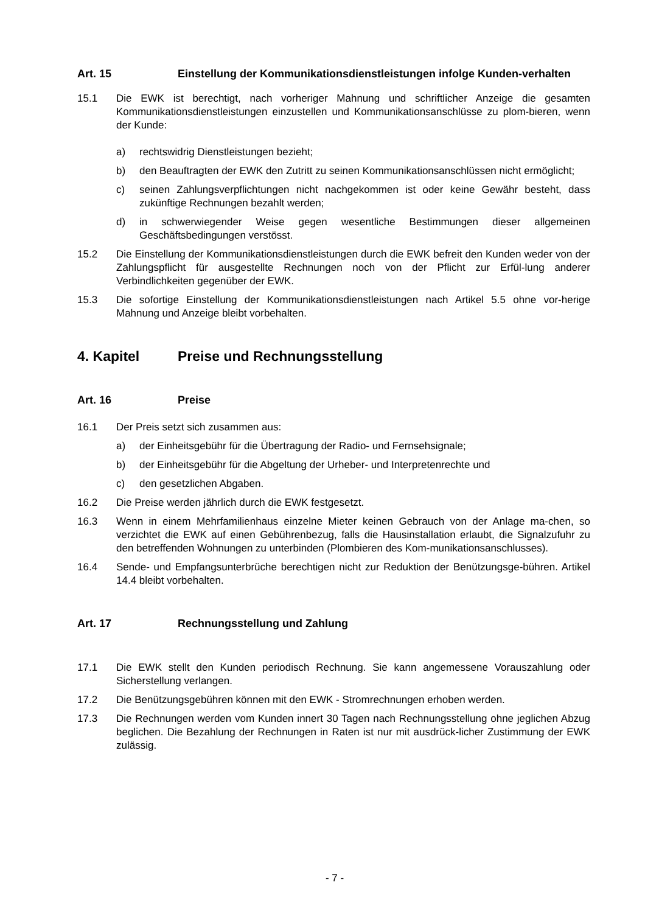Art. 15 Einstellung der Kommunikationsdienstleistungen infolge Kunden-verhalten
15.1 Die EWK ist berechtigt, nach vorheriger Mahnung und schriftlicher Anzeige die gesamten Kommunikationsdienstleistungen einzustellen und Kommunikationsanschlüsse zu plom-bieren, wenn der Kunde:
a) rechtswidrig Dienstleistungen bezieht;
b) den Beauftragten der EWK den Zutritt zu seinen Kommunikationsanschlüssen nicht ermöglicht;
c) seinen Zahlungsverpflichtungen nicht nachgekommen ist oder keine Gewähr besteht, dass zukünftige Rechnungen bezahlt werden;
d) in schwerwiegender Weise gegen wesentliche Bestimmungen dieser allgemeinen Geschäftsbedingungen verstösst.
15.2 Die Einstellung der Kommunikationsdienstleistungen durch die EWK befreit den Kunden weder von der Zahlungspflicht für ausgestellte Rechnungen noch von der Pflicht zur Erfül-lung anderer Verbindlichkeiten gegenüber der EWK.
15.3 Die sofortige Einstellung der Kommunikationsdienstleistungen nach Artikel 5.5 ohne vor-herige Mahnung und Anzeige bleibt vorbehalten.
4. Kapitel Preise und Rechnungsstellung
Art. 16 Preise
16.1 Der Preis setzt sich zusammen aus:
a) der Einheitsgebühr für die Übertragung der Radio- und Fernsehsignale;
b) der Einheitsgebühr für die Abgeltung der Urheber- und Interpretenrechte und
c) den gesetzlichen Abgaben.
16.2 Die Preise werden jährlich durch die EWK festgesetzt.
16.3 Wenn in einem Mehrfamilienhaus einzelne Mieter keinen Gebrauch von der Anlage ma-chen, so verzichtet die EWK auf einen Gebührenbezug, falls die Hausinstallation erlaubt, die Signalzufuhr zu den betreffenden Wohnungen zu unterbinden (Plombieren des Kom-munikationsanschlusses).
16.4 Sende- und Empfangsunterbrüche berechtigen nicht zur Reduktion der Benützungsge-bühren. Artikel 14.4 bleibt vorbehalten.
Art. 17 Rechnungsstellung und Zahlung
17.1 Die EWK stellt den Kunden periodisch Rechnung. Sie kann angemessene Vorauszahlung oder Sicherstellung verlangen.
17.2 Die Benützungsgebühren können mit den EWK - Stromrechnungen erhoben werden.
17.3 Die Rechnungen werden vom Kunden innert 30 Tagen nach Rechnungsstellung ohne jeglichen Abzug beglichen. Die Bezahlung der Rechnungen in Raten ist nur mit ausdrück-licher Zustimmung der EWK zulässig.
- 7 -